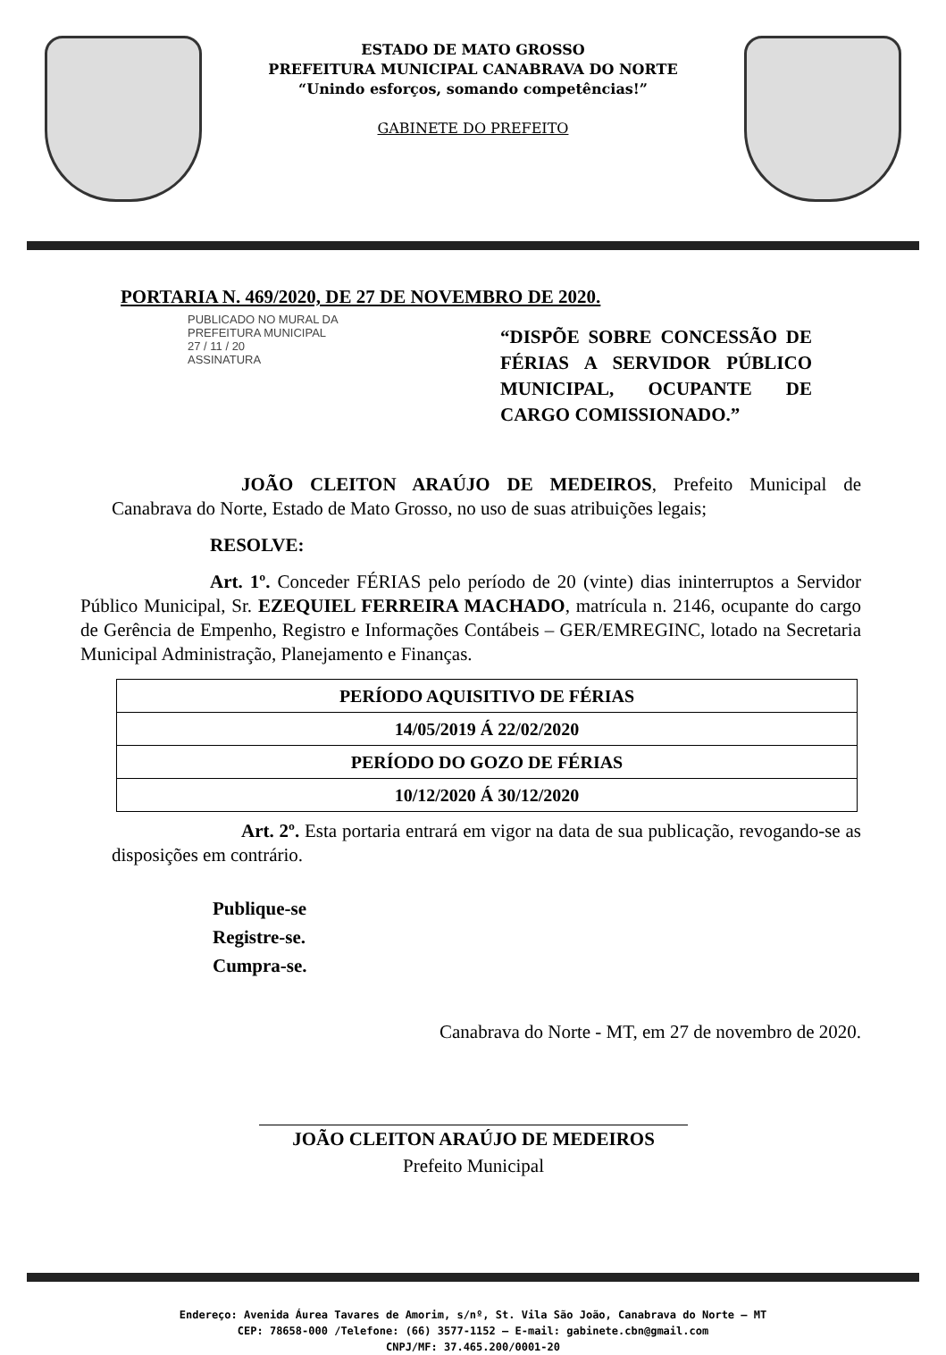ESTADO DE MATO GROSSO
PREFEITURA MUNICIPAL CANABRAVA DO NORTE
“Unindo esforços, somando competências!”
GABINETE DO PREFEITO
PORTARIA N. 469/2020, DE 27 DE NOVEMBRO DE 2020.
PUBLICADO NO MURAL DA
PREFEITURA MUNICIPAL
27 / 11 / 20
ASSINATURA
“DISPÕE SOBRE CONCESSÃO DE FÉRIAS A SERVIDOR PÚBLICO MUNICIPAL, OCUPANTE DE CARGO COMISSIONADO.”
JOÃO CLEITON ARAÚJO DE MEDEIROS, Prefeito Municipal de Canabrava do Norte, Estado de Mato Grosso, no uso de suas atribuições legais;
RESOLVE:
Art. 1º. Conceder FÉRIAS pelo período de 20 (vinte) dias ininterruptos a Servidor Público Municipal, Sr. EZEQUIEL FERREIRA MACHADO, matrícula n. 2146, ocupante do cargo de Gerência de Empenho, Registro e Informações Contábeis – GER/EMREGINC, lotado na Secretaria Municipal Administração, Planejamento e Finanças.
| PERÍODO AQUISITIVO DE FÉRIAS |
| 14/05/2019 Á 22/02/2020 |
| PERÍODO DO GOZO DE FÉRIAS |
| 10/12/2020 Á 30/12/2020 |
Art. 2º. Esta portaria entrará em vigor na data de sua publicação, revogando-se as disposições em contrário.
Publique-se
Registre-se.
Cumpra-se.
Canabrava do Norte - MT, em 27 de novembro de 2020.
JOÃO CLEITON ARAÚJO DE MEDEIROS
Prefeito Municipal
Endereço: Avenida Áurea Tavares de Amorim, s/nº, St. Vila São João, Canabrava do Norte – MT
CEP: 78658-000 /Telefone: (66) 3577-1152 – E-mail: gabinete.cbn@gmail.com
CNPJ/MF: 37.465.200/0001-20